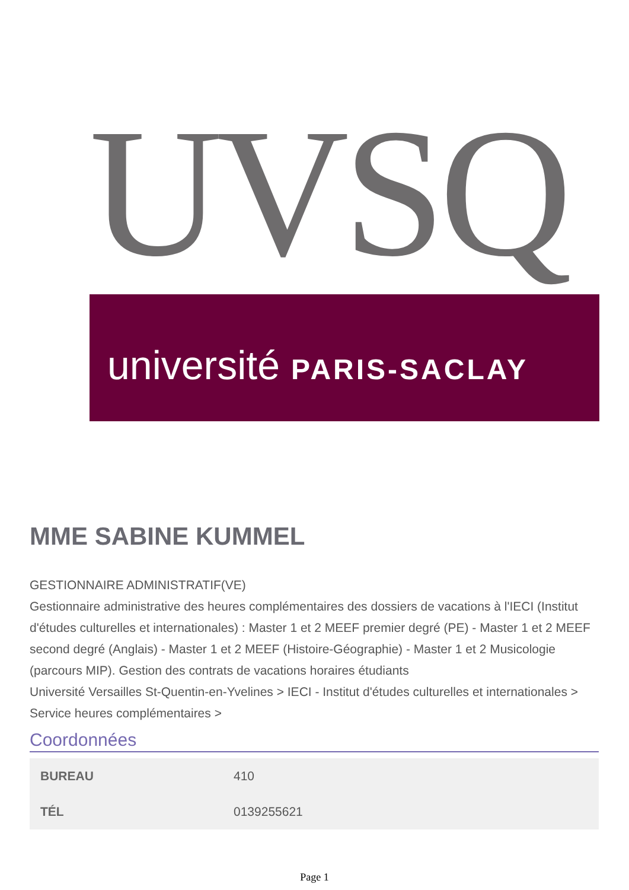UVSQ
université PARIS-SACLAY
MME SABINE KUMMEL
GESTIONNAIRE ADMINISTRATIF(VE)
Gestionnaire administrative des heures complémentaires des dossiers de vacations à l'IECI (Institut d'études culturelles et internationales) : Master 1 et 2 MEEF premier degré (PE) - Master 1 et 2 MEEF second degré (Anglais) - Master 1 et 2 MEEF (Histoire-Géographie) - Master 1 et 2 Musicologie (parcours MIP). Gestion des contrats de vacations horaires étudiants
Université Versailles St-Quentin-en-Yvelines > IECI - Institut d'études culturelles et internationales > Service heures complémentaires >
Coordonnées
| BUREAU | 410 |
| TÉL | 0139255621 |
Page 1